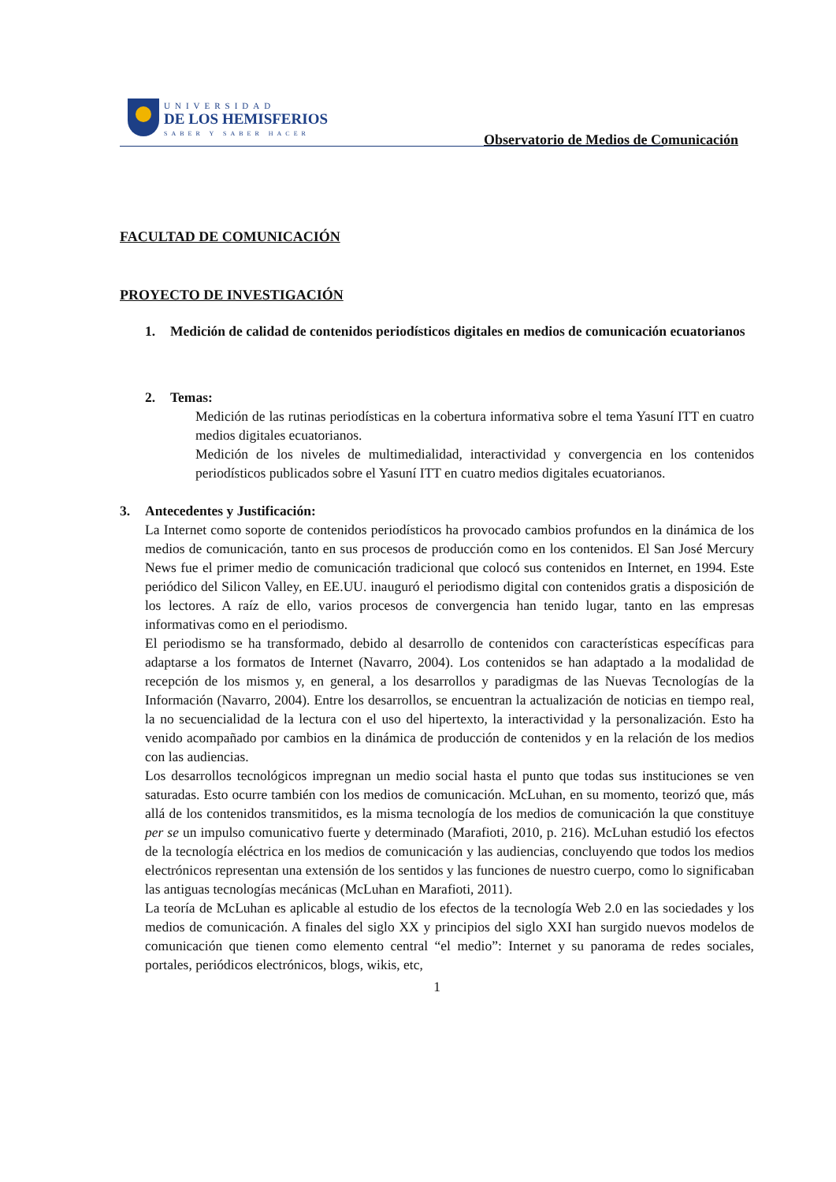UNIVERSIDAD
DE LOS HEMISFERIOS
SABER Y SABER HACER
Observatorio de Medios de Comunicación
FACULTAD DE COMUNICACIÓN
PROYECTO DE INVESTIGACIÓN
1. Medición de calidad de contenidos periodísticos digitales en medios de comunicación ecuatorianos
2. Temas:
Medición de las rutinas periodísticas en la cobertura informativa sobre el tema Yasuní ITT en cuatro medios digitales ecuatorianos.
Medición de los niveles de multimedialidad, interactividad y convergencia en los contenidos periodísticos publicados sobre el Yasuní ITT en cuatro medios digitales ecuatorianos.
3. Antecedentes y Justificación:
La Internet como soporte de contenidos periodísticos ha provocado cambios profundos en la dinámica de los medios de comunicación, tanto en sus procesos de producción como en los contenidos. El San José Mercury News fue el primer medio de comunicación tradicional que colocó sus contenidos en Internet, en 1994. Este periódico del Silicon Valley, en EE.UU. inauguró el periodismo digital con contenidos gratis a disposición de los lectores. A raíz de ello, varios procesos de convergencia han tenido lugar, tanto en las empresas informativas como en el periodismo.
El periodismo se ha transformado, debido al desarrollo de contenidos con características específicas para adaptarse a los formatos de Internet (Navarro, 2004). Los contenidos se han adaptado a la modalidad de recepción de los mismos y, en general, a los desarrollos y paradigmas de las Nuevas Tecnologías de la Información (Navarro, 2004). Entre los desarrollos, se encuentran la actualización de noticias en tiempo real, la no secuencialidad de la lectura con el uso del hipertexto, la interactividad y la personalización. Esto ha venido acompañado por cambios en la dinámica de producción de contenidos y en la relación de los medios con las audiencias.
Los desarrollos tecnológicos impregnan un medio social hasta el punto que todas sus instituciones se ven saturadas. Esto ocurre también con los medios de comunicación. McLuhan, en su momento, teorizó que, más allá de los contenidos transmitidos, es la misma tecnología de los medios de comunicación la que constituye per se un impulso comunicativo fuerte y determinado (Marafioti, 2010, p. 216). McLuhan estudió los efectos de la tecnología eléctrica en los medios de comunicación y las audiencias, concluyendo que todos los medios electrónicos representan una extensión de los sentidos y las funciones de nuestro cuerpo, como lo significaban las antiguas tecnologías mecánicas (McLuhan en Marafioti, 2011).
La teoría de McLuhan es aplicable al estudio de los efectos de la tecnología Web 2.0 en las sociedades y los medios de comunicación. A finales del siglo XX y principios del siglo XXI han surgido nuevos modelos de comunicación que tienen como elemento central “el medio”: Internet y su panorama de redes sociales, portales, periódicos electrónicos, blogs, wikis, etc,
1